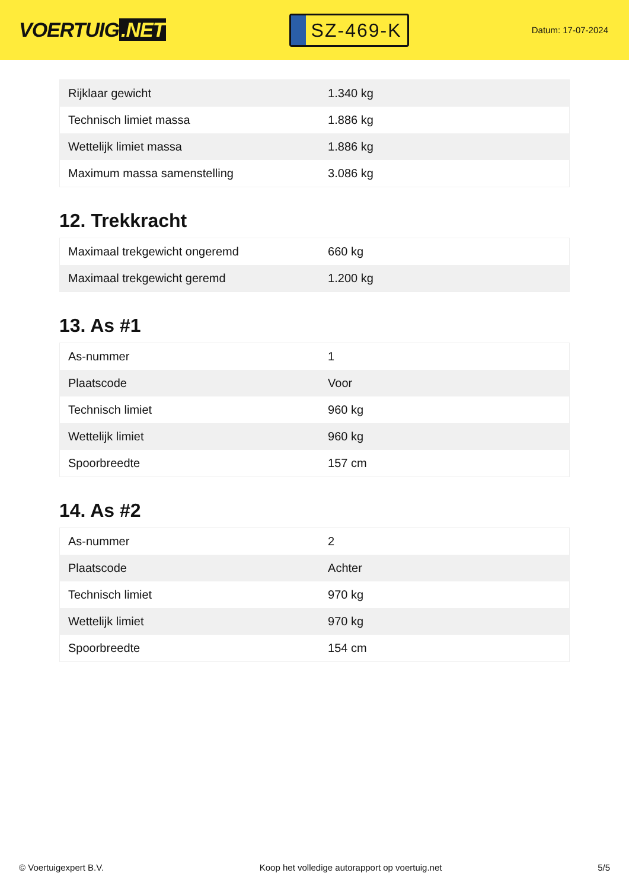VOERTUIG.NET
SZ-469-K
Datum: 17-07-2024
| Rijklaar gewicht | 1.340 kg |
| Technisch limiet massa | 1.886 kg |
| Wettelijk limiet massa | 1.886 kg |
| Maximum massa samenstelling | 3.086 kg |
12. Trekkracht
| Maximaal trekgewicht ongeremd | 660 kg |
| Maximaal trekgewicht geremd | 1.200 kg |
13. As #1
| As-nummer | 1 |
| Plaatscode | Voor |
| Technisch limiet | 960 kg |
| Wettelijk limiet | 960 kg |
| Spoorbreedte | 157 cm |
14. As #2
| As-nummer | 2 |
| Plaatscode | Achter |
| Technisch limiet | 970 kg |
| Wettelijk limiet | 970 kg |
| Spoorbreedte | 154 cm |
© Voertuigexpert B.V. Koop het volledige autorapport op voertuig.net 5/5